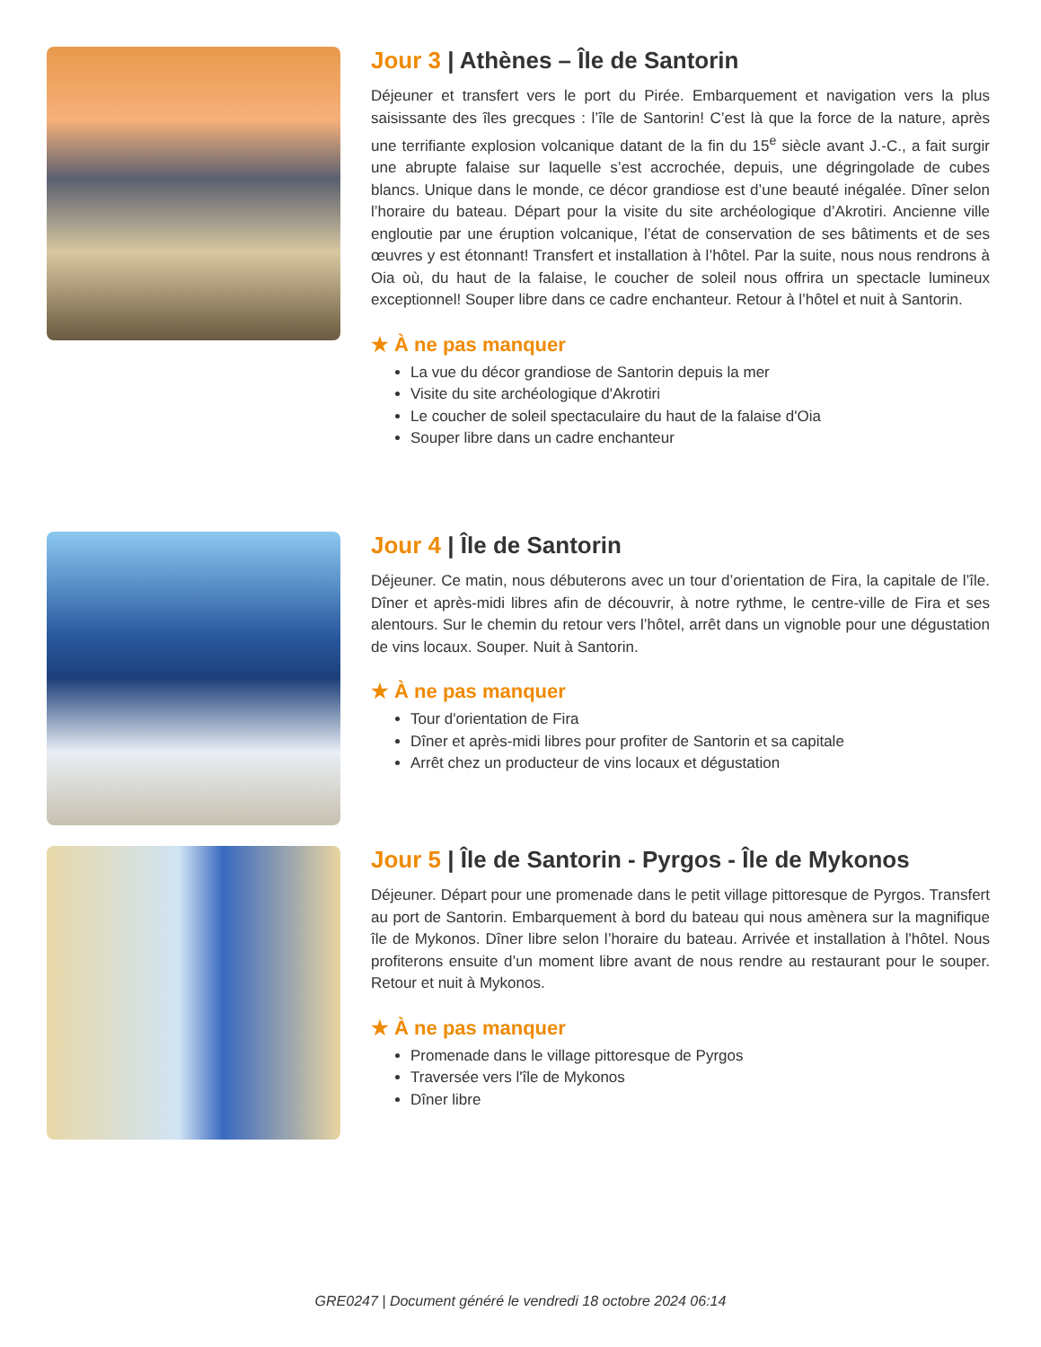Jour 3 | Athènes – Île de Santorin
Déjeuner et transfert vers le port du Pirée. Embarquement et navigation vers la plus saisissante des îles grecques : l’île de Santorin! C’est là que la force de la nature, après une terrifiante explosion volcanique datant de la fin du 15<sup>e</sup> siècle avant J.-C., a fait surgir une abrupte falaise sur laquelle s’est accrochée, depuis, une dégringolade de cubes blancs. Unique dans le monde, ce décor grandiose est d’une beauté inégalée. Dîner selon l’horaire du bateau. Départ pour la visite du site archéologique d’Akrotiri. Ancienne ville engloutie par une éruption volcanique, l’état de conservation de ses bâtiments et de ses œuvres y est étonnant! Transfert et installation à l’hôtel. Par la suite, nous nous rendrons à Oia où, du haut de la falaise, le coucher de soleil nous offrira un spectacle lumineux exceptionnel! Souper libre dans ce cadre enchanteur. Retour à l’hôtel et nuit à Santorin.
★ À ne pas manquer
La vue du décor grandiose de Santorin depuis la mer
Visite du site archéologique d'Akrotiri
Le coucher de soleil spectaculaire du haut de la falaise d'Oia
Souper libre dans un cadre enchanteur
Jour 4 | Île de Santorin
Déjeuner. Ce matin, nous débuterons avec un tour d’orientation de Fira, la capitale de l’île. Dîner et après-midi libres afin de découvrir, à notre rythme, le centre-ville de Fira et ses alentours. Sur le chemin du retour vers l’hôtel, arrêt dans un vignoble pour une dégustation de vins locaux. Souper. Nuit à Santorin.
★ À ne pas manquer
Tour d'orientation de Fira
Dîner et après-midi libres pour profiter de Santorin et sa capitale
Arrêt chez un producteur de vins locaux et dégustation
Jour 5 | Île de Santorin - Pyrgos - Île de Mykonos
Déjeuner. Départ pour une promenade dans le petit village pittoresque de Pyrgos. Transfert au port de Santorin. Embarquement à bord du bateau qui nous amènera sur la magnifique île de Mykonos. Dîner libre selon l’horaire du bateau. Arrivée et installation à l'hôtel. Nous profiterons ensuite d’un moment libre avant de nous rendre au restaurant pour le souper. Retour et nuit à Mykonos.
★ À ne pas manquer
Promenade dans le village pittoresque de Pyrgos
Traversée vers l'île de Mykonos
Dîner libre
GRE0247 | Document généré le vendredi 18 octobre 2024 06:14